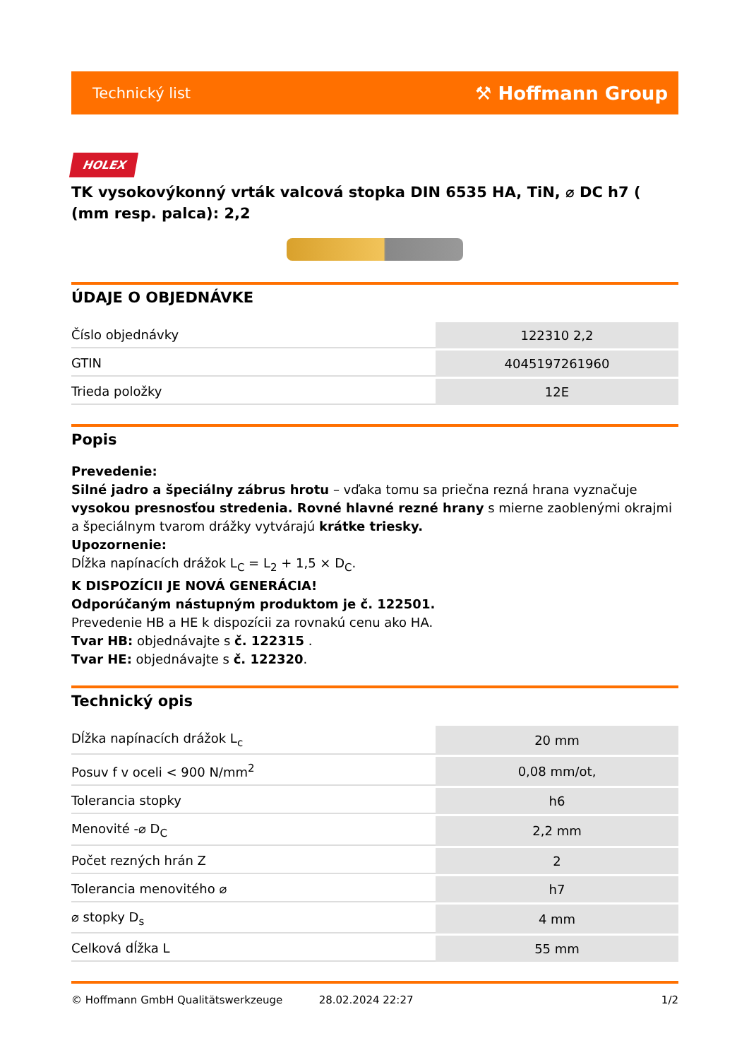Technický list ⚒ Hoffmann Group
HOLEX
TK vysokovýkonný vrták valcová stopka DIN 6535 HA, TiN, ⌀ DC h7 ( (mm resp. palca): 2,2
ÚDAJE O OBJEDNÁVKE
| Číslo objednávky | 122310 2,2 |
| GTIN | 4045197261960 |
| Trieda položky | 12E |
Popis
Prevedenie:
Silné jadro a špeciálny zábrus hrotu – vďaka tomu sa priečna rezná hrana vyznačuje vysokou presnosťou stredenia. Rovné hlavné rezné hrany s mierne zaoblenými okrajmi a špeciálnym tvarom drážky vytvárajú krátke triesky.
Upozornenie:
Dĺžka napínacích drážok L<sub>C</sub> = L<sub>2</sub> + 1,5 × D<sub>C</sub>.
K DISPOZÍCII JE NOVÁ GENERÁCIA!
Odporúčaným nástupným produktom je č. 122501.
Prevedenie HB a HE k dispozícii za rovnakú cenu ako HA.
Tvar HB: objednávajte s č. 122315 .
Tvar HE: objednávajte s č. 122320.
Technický opis
| Dĺžka napínacích drážok L<sub>c</sub> | 20 mm |
| Posuv f v oceli < 900 N/mm<sup>2</sup> | 0,08 mm/ot, |
| Tolerancia stopky | h6 |
| Menovité -⌀ D<sub>C</sub> | 2,2 mm |
| Počet rezných hrán Z | 2 |
| Tolerancia menovitého ⌀ | h7 |
| ⌀ stopky D<sub>s</sub> | 4 mm |
| Celková dĺžka L | 55 mm |
© Hoffmann GmbH Qualitätswerkzeuge 28.02.2024 22:27 1/2